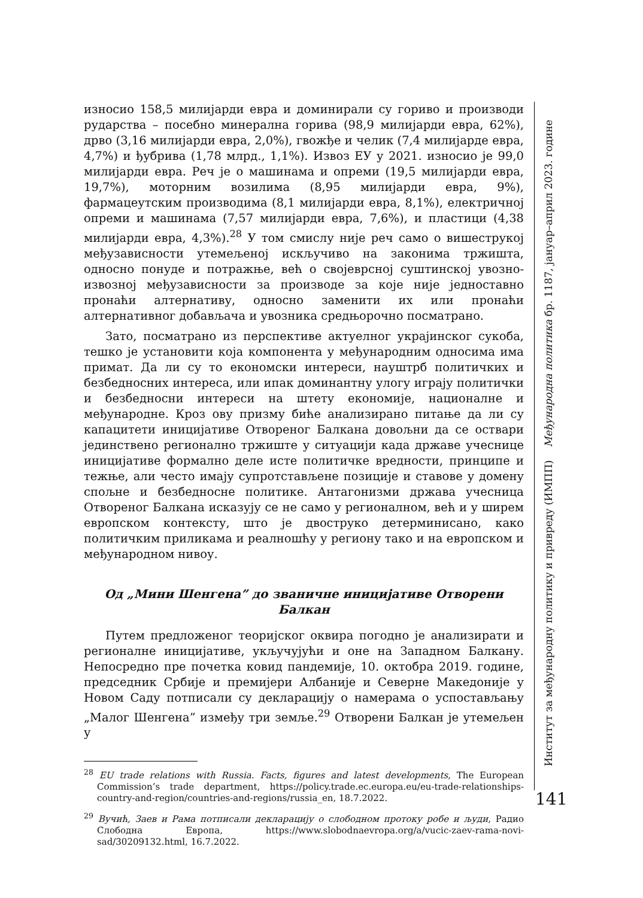износио 158,5 милијарди евра и доминирали су гориво и производи рударства – посебно минерална горива (98,9 милијарди евра, 62%), дрво (3,16 милијарди евра, 2,0%), гвожђе и челик (7,4 милијарде евра, 4,7%) и ђубрива (1,78 млрд., 1,1%). Извоз ЕУ у 2021. износио је 99,0 милијарди евра. Реч је о машинама и опреми (19,5 милијарди евра, 19,7%), моторним возилима (8,95 милијарди евра, 9%), фармацеутским производима (8,1 милијарди евра, 8,1%), електричној опреми и машинама (7,57 милијарди евра, 7,6%), и пластици (4,38 милијарди евра, 4,3%).<sup>28</sup> У том смислу није реч само о вишеструкој међузависности утемељеној искључиво на законима тржишта, односно понуде и потражње, већ о својеврсној суштинској увозно-извозној међузависности за производе за које није једноставно пронаћи алтернативу, односно заменити их или пронаћи алтернативног добављача и увозника средњорочно посматрано.
Зато, посматрано из перспективе актуелног украјинског сукоба, тешко је установити која компонента у међународним односима има примат. Да ли су то економски интереси, науштрб политичких и безбедносних интереса, или ипак доминантну улогу играју политички и безбедносни интереси на штету економије, националне и међународне. Кроз ову призму биће анализирано питање да ли су капацитети иницијативе Отвореног Балкана довољни да се оствари јединствено регионално тржиште у ситуацији када државе учеснице иницијативе формално деле исте политичке вредности, принципе и тежње, али често имају супротстављене позиције и ставове у домену спољне и безбедносне политике. Антагонизми држава учесница Отвореног Балкана исказују се не само у регионалном, већ и у ширем европском контексту, што је двоструко детерминисано, како политичким приликама и реалношћу у региону тако и на европском и међународном нивоу.
Од „Мини Шенгена” до званичне иницијативе Отворени Балкан
Путем предложеног теоријског оквира погодно је анализирати и регионалне иницијативе, укључујући и оне на Западном Балкану. Непосредно пре почетка ковид пандемије, 10. октобра 2019. године, председник Србије и премијери Албаније и Северне Македоније у Новом Саду потписали су декларацију о намерама о успостављању „Малог Шенгена” између три земље.<sup>29</sup> Отворени Балкан је утемељен у
<sup>28</sup> EU trade relations with Russia. Facts, figures and latest developments, The European Commission’s trade department, https://policy.trade.ec.europa.eu/eu-trade-relationships-country-and-region/countries-and-regions/russia_en, 18.7.2022.
<sup>29</sup> Вучић, Заев и Рама потписали декларацију о слободном протоку робе и људи, Радио Слободна Европа, https://www.slobodnaevropa.org/a/vucic-zaev-rama-novi-sad/30209132.html, 16.7.2022.
Институт за међународну политику и привреду (ИМПП) Међународна политика бр. 1187, јануар–април 2023. године
141